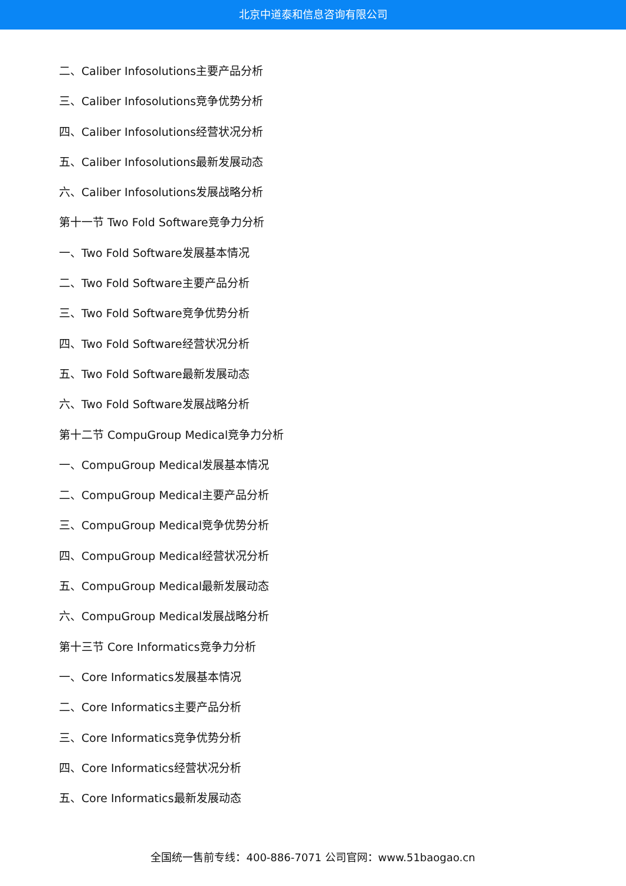北京中道泰和信息咨询有限公司
二、Caliber Infosolutions主要产品分析
三、Caliber Infosolutions竞争优势分析
四、Caliber Infosolutions经营状况分析
五、Caliber Infosolutions最新发展动态
六、Caliber Infosolutions发展战略分析
第十一节 Two Fold Software竞争力分析
一、Two Fold Software发展基本情况
二、Two Fold Software主要产品分析
三、Two Fold Software竞争优势分析
四、Two Fold Software经营状况分析
五、Two Fold Software最新发展动态
六、Two Fold Software发展战略分析
第十二节 CompuGroup Medical竞争力分析
一、CompuGroup Medical发展基本情况
二、CompuGroup Medical主要产品分析
三、CompuGroup Medical竞争优势分析
四、CompuGroup Medical经营状况分析
五、CompuGroup Medical最新发展动态
六、CompuGroup Medical发展战略分析
第十三节 Core Informatics竞争力分析
一、Core Informatics发展基本情况
二、Core Informatics主要产品分析
三、Core Informatics竞争优势分析
四、Core Informatics经营状况分析
五、Core Informatics最新发展动态
全国统一售前专线：400-886-7071 公司官网：www.51baogao.cn